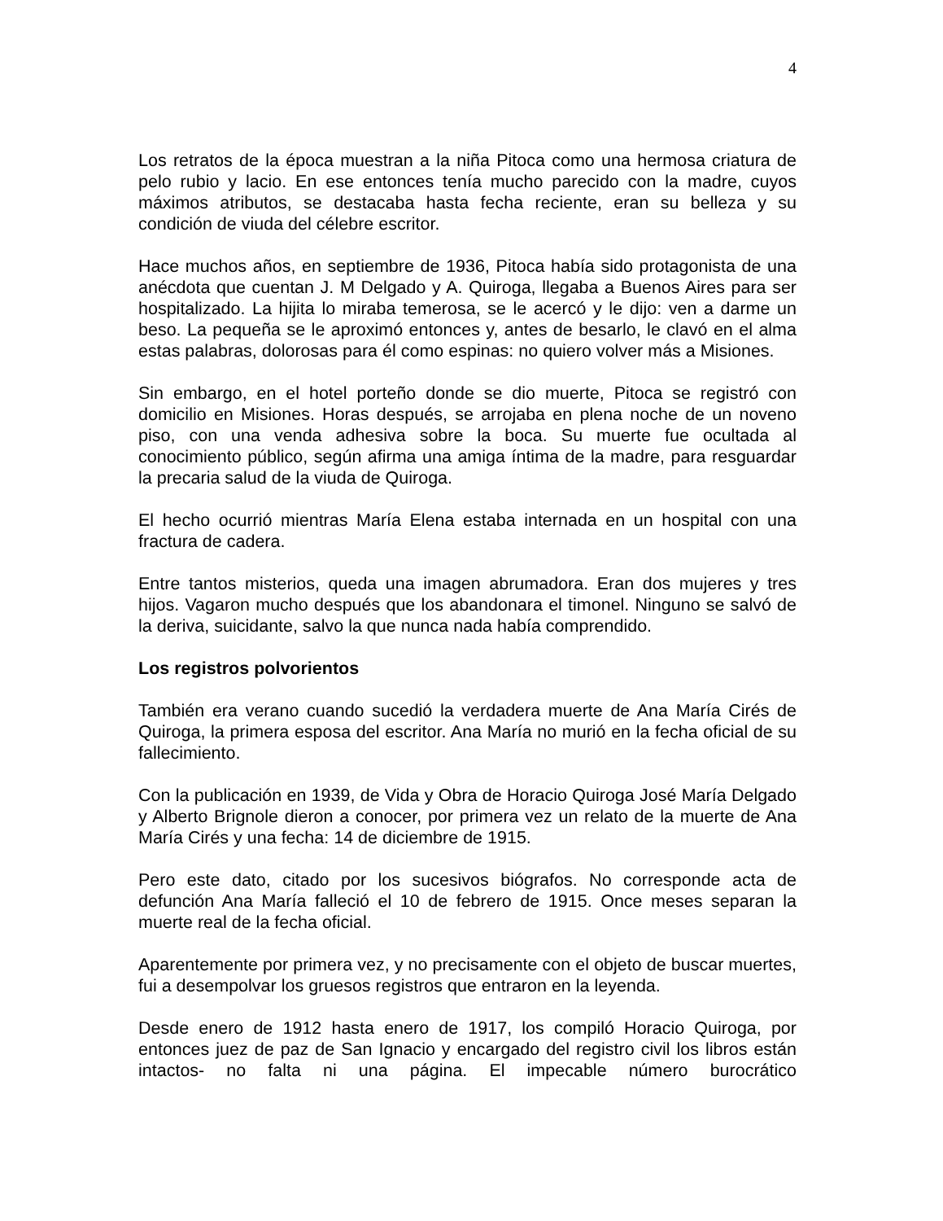4
Los retratos de la época muestran a la niña Pitoca como una hermosa criatura de pelo rubio y lacio. En ese entonces tenía mucho parecido con la madre, cuyos máximos atributos, se destacaba hasta fecha reciente, eran su belleza y su condición de viuda del célebre escritor.
Hace muchos años, en septiembre de 1936, Pitoca había sido protagonista de una anécdota que cuentan J. M Delgado y A. Quiroga, llegaba a Buenos Aires para ser hospitalizado. La hijita lo miraba temerosa, se le acercó y le dijo: ven a darme un beso. La pequeña se le aproximó entonces y, antes de besarlo, le clavó en el alma estas palabras, dolorosas para él como espinas: no quiero volver más a Misiones.
Sin embargo, en el hotel porteño donde se dio muerte, Pitoca se registró con domicilio en Misiones. Horas después, se arrojaba en plena noche de un noveno piso, con una venda adhesiva sobre la boca. Su muerte fue ocultada al conocimiento público, según afirma una amiga íntima de la madre, para resguardar la precaria salud de la viuda de Quiroga.
El hecho ocurrió mientras María Elena estaba internada en un hospital con una fractura de cadera.
Entre tantos misterios, queda una imagen abrumadora. Eran dos mujeres y tres hijos. Vagaron mucho después que los abandonara el timonel. Ninguno se salvó de la deriva, suicidante, salvo la que nunca nada había comprendido.
Los registros polvorientos
También era verano cuando sucedió la verdadera muerte de Ana María Cirés de Quiroga, la primera esposa del escritor. Ana María no murió en la fecha oficial de su fallecimiento.
Con la publicación en 1939, de Vida y Obra de Horacio Quiroga José María Delgado y Alberto Brignole dieron a conocer, por primera vez un relato de la muerte de Ana María Cirés y una fecha: 14 de diciembre de 1915.
Pero este dato, citado por los sucesivos biógrafos. No corresponde acta de defunción Ana María falleció el 10 de febrero de 1915. Once meses separan la muerte real de la fecha oficial.
Aparentemente por primera vez, y no precisamente con el objeto de buscar muertes, fui a desempolvar los gruesos registros que entraron en la leyenda.
Desde enero de 1912 hasta enero de 1917, los compiló Horacio Quiroga, por entonces juez de paz de San Ignacio y encargado del registro civil los libros están intactos- no falta ni una página. El impecable número burocrático